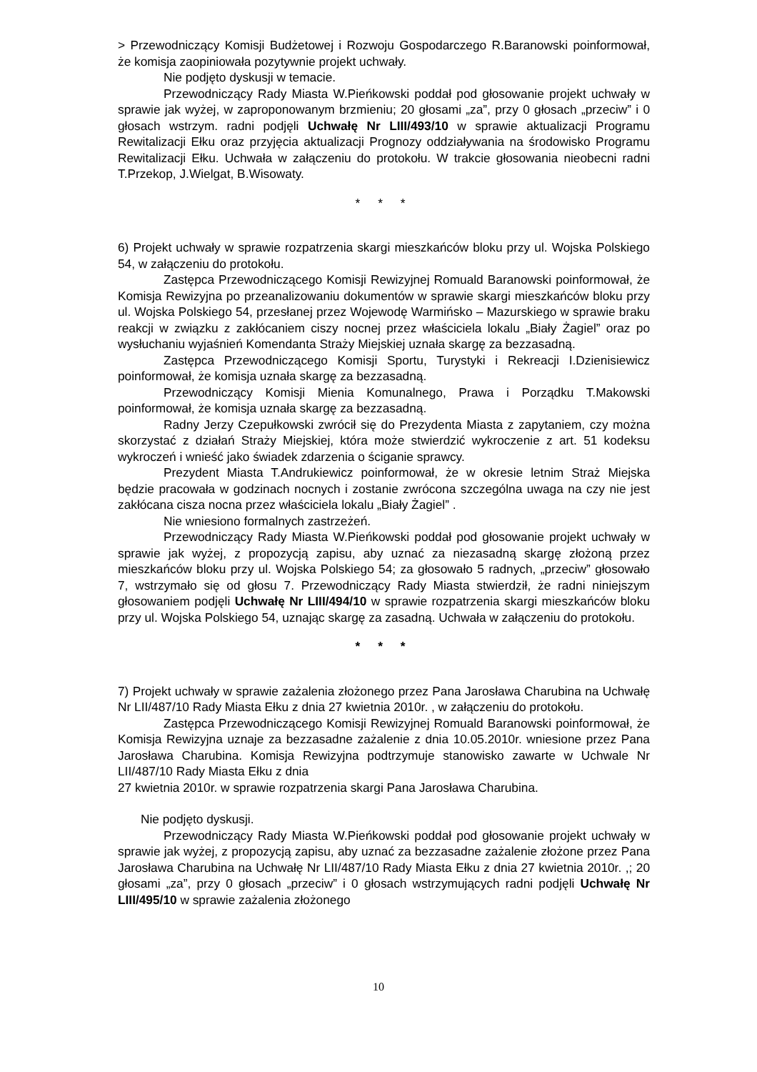> Przewodniczący Komisji Budżetowej i Rozwoju Gospodarczego R.Baranowski poinformował, że komisja zaopiniowała pozytywnie projekt uchwały.
Nie podjęto dyskusji w temacie.
Przewodniczący Rady Miasta W.Pieńkowski poddał pod głosowanie projekt uchwały w sprawie jak wyżej, w zaproponowanym brzmieniu; 20 głosami „za”, przy 0 głosach „przeciw” i 0 głosach wstrzym. radni podjęli Uchwałę Nr LIII/493/10 w sprawie aktualizacji Programu Rewitalizacji Ełku oraz przyjęcia aktualizacji Prognozy oddziaływania na środowisko Programu Rewitalizacji Ełku. Uchwała w załączeniu do protokołu. W trakcie głosowania nieobecni radni T.Przekop, J.Wielgat, B.Wisowaty.
* * *
6) Projekt uchwały w sprawie rozpatrzenia skargi mieszkańców bloku przy ul. Wojska Polskiego 54, w załączeniu do protokołu.
Zastępca Przewodniczącego Komisji Rewizyjnej Romuald Baranowski poinformował, że Komisja Rewizyjna po przeanalizowaniu dokumentów w sprawie skargi mieszkańców bloku przy ul. Wojska Polskiego 54, przesłanej przez Wojewodę Warmińsko – Mazurskiego w sprawie braku reakcji w związku z zakłócaniem ciszy nocnej przez właściciela lokalu „Biały Żagiel” oraz po wysłuchaniu wyjaśnień Komendanta Straży Miejskiej uznała skargę za bezzasadną.
Zastępca Przewodniczącego Komisji Sportu, Turystyki i Rekreacji I.Dzienisiewicz poinformował, że komisja uznała skargę za bezzasadną.
Przewodniczący Komisji Mienia Komunalnego, Prawa i Porządku T.Makowski poinformował, że komisja uznała skargę za bezzasadną.
Radny Jerzy Czepułkowski zwrócił się do Prezydenta Miasta z zapytaniem, czy można skorzystać z działań Straży Miejskiej, która może stwierdzić wykroczenie z art. 51 kodeksu wykroczeń i wnieść jako świadek zdarzenia o ściganie sprawcy.
Prezydent Miasta T.Andrukiewicz poinformował, że w okresie letnim Straż Miejska będzie pracowała w godzinach nocnych i zostanie zwrócona szczególna uwaga na czy nie jest zakłócana cisza nocna przez właściciela lokalu „Biały Żagiel” .
Nie wniesiono formalnych zastrzeżeń.
Przewodniczący Rady Miasta W.Pieńkowski poddał pod głosowanie projekt uchwały w sprawie jak wyżej, z propozycją zapisu, aby uznać za niezasadną skargę złożoną przez mieszkańców bloku przy ul. Wojska Polskiego 54; za głosowało 5 radnych, „przeciw” głosowało 7, wstrzymało się od głosu 7. Przewodniczący Rady Miasta stwierdził, że radni niniejszym głosowaniem podjęli Uchwałę Nr LIII/494/10 w sprawie rozpatrzenia skargi mieszkańców bloku przy ul. Wojska Polskiego 54, uznając skargę za zasadną. Uchwała w załączeniu do protokołu.
* * *
7) Projekt uchwały w sprawie zażalenia złożonego przez Pana Jarosława Charubina na Uchwałę Nr LII/487/10 Rady Miasta Ełku z dnia 27 kwietnia 2010r. , w załączeniu do protokołu.
Zastępca Przewodniczącego Komisji Rewizyjnej Romuald Baranowski poinformował, że Komisja Rewizyjna uznaje za bezzasadne zażalenie z dnia 10.05.2010r. wniesione przez Pana Jarosława Charubina. Komisja Rewizyjna podtrzymuje stanowisko zawarte w Uchwale Nr LII/487/10 Rady Miasta Ełku z dnia
27 kwietnia 2010r. w sprawie rozpatrzenia skargi Pana Jarosława Charubina.
Nie podjęto dyskusji.
Przewodniczący Rady Miasta W.Pieńkowski poddał pod głosowanie projekt uchwały w sprawie jak wyżej, z propozycją zapisu, aby uznać za bezzasadne zażalenie złożone przez Pana Jarosława Charubina na Uchwałę Nr LII/487/10 Rady Miasta Ełku z dnia 27 kwietnia 2010r. ,; 20 głosami „za”, przy 0 głosach „przeciw” i 0 głosach wstrzymujących radni podjęli Uchwałę Nr LIII/495/10 w sprawie zażalenia złożonego
10